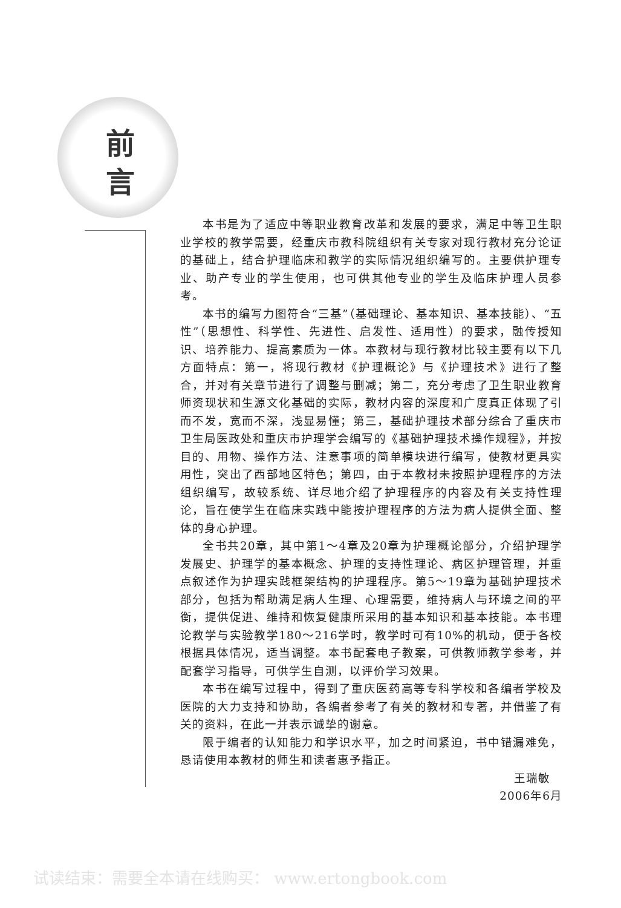前
言
本书是为了适应中等职业教育改革和发展的要求，满足中等卫生职业学校的教学需要，经重庆市教科院组织有关专家对现行教材充分论证的基础上，结合护理临床和教学的实际情况组织编写的。主要供护理专业、助产专业的学生使用，也可供其他专业的学生及临床护理人员参考。
本书的编写力图符合“三基”（基础理论、基本知识、基本技能）、“五性”（思想性、科学性、先进性、启发性、适用性）的要求，融传授知识、培养能力、提高素质为一体。本教材与现行教材比较主要有以下几方面特点：第一，将现行教材《护理概论》与《护理技术》进行了整合，并对有关章节进行了调整与删减；第二，充分考虑了卫生职业教育师资现状和生源文化基础的实际，教材内容的深度和广度真正体现了引而不发，宽而不深，浅显易懂；第三，基础护理技术部分综合了重庆市卫生局医政处和重庆市护理学会编写的《基础护理技术操作规程》，并按目的、用物、操作方法、注意事项的简单模块进行编写，使教材更具实用性，突出了西部地区特色；第四，由于本教材未按照护理程序的方法组织编写，故较系统、详尽地介绍了护理程序的内容及有关支持性理论，旨在使学生在临床实践中能按护理程序的方法为病人提供全面、整体的身心护理。
全书共20章，其中第1～4章及20章为护理概论部分，介绍护理学发展史、护理学的基本概念、护理的支持性理论、病区护理管理，并重点叙述作为护理实践框架结构的护理程序。第5～19章为基础护理技术部分，包括为帮助满足病人生理、心理需要，维持病人与环境之间的平衡，提供促进、维持和恢复健康所采用的基本知识和基本技能。本书理论教学与实验教学180～216学时，教学时可有10%的机动，便于各校根据具体情况，适当调整。本书配套电子教案，可供教师教学参考，并配套学习指导，可供学生自测，以评价学习效果。
本书在编写过程中，得到了重庆医药高等专科学校和各编者学校及医院的大力支持和协助，各编者参考了有关的教材和专著，并借鉴了有关的资料，在此一并表示诚挚的谢意。
限于编者的认知能力和学识水平，加之时间紧迫，书中错漏难免，恳请使用本教材的师生和读者惠予指正。
王瑞敏
2006年6月
试读结束：需要全本请在线购买： www.ertongbook.com